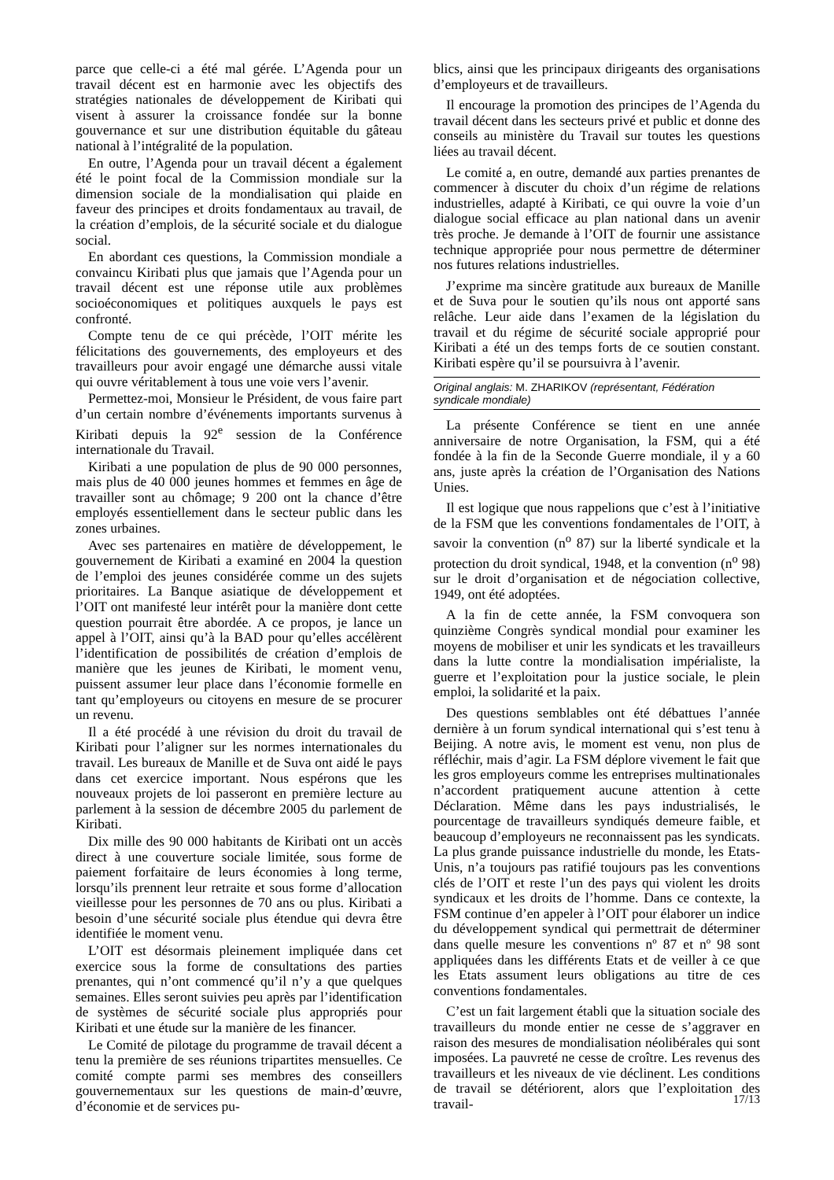parce que celle-ci a été mal gérée. L’Agenda pour un travail décent est en harmonie avec les objectifs des stratégies nationales de développement de Kiribati qui visent à assurer la croissance fondée sur la bonne gouvernance et sur une distribution équitable du gâteau national à l’intégralité de la population.
En outre, l’Agenda pour un travail décent a également été le point focal de la Commission mondiale sur la dimension sociale de la mondialisation qui plaide en faveur des principes et droits fondamentaux au travail, de la création d’emplois, de la sécurité sociale et du dialogue social.
En abordant ces questions, la Commission mondiale a convaincu Kiribati plus que jamais que l’Agenda pour un travail décent est une réponse utile aux problèmes socioéconomiques et politiques auxquels le pays est confronté.
Compte tenu de ce qui précède, l’OIT mérite les félicitations des gouvernements, des employeurs et des travailleurs pour avoir engagé une démarche aussi vitale qui ouvre véritablement à tous une voie vers l’avenir.
Permettez-moi, Monsieur le Président, de vous faire part d’un certain nombre d’événements importants survenus à Kiribati depuis la 92<sup>e</sup> session de la Conférence internationale du Travail.
Kiribati a une population de plus de 90 000 personnes, mais plus de 40 000 jeunes hommes et femmes en âge de travailler sont au chômage; 9 200 ont la chance d’être employés essentiellement dans le secteur public dans les zones urbaines.
Avec ses partenaires en matière de développement, le gouvernement de Kiribati a examiné en 2004 la question de l’emploi des jeunes considérée comme un des sujets prioritaires. La Banque asiatique de développement et l’OIT ont manifesté leur intérêt pour la manière dont cette question pourrait être abordée. A ce propos, je lance un appel à l’OIT, ainsi qu’à la BAD pour qu’elles accélèrent l’identification de possibilités de création d’emplois de manière que les jeunes de Kiribati, le moment venu, puissent assumer leur place dans l’économie formelle en tant qu’employeurs ou citoyens en mesure de se procurer un revenu.
Il a été procédé à une révision du droit du travail de Kiribati pour l’aligner sur les normes internationales du travail. Les bureaux de Manille et de Suva ont aidé le pays dans cet exercice important. Nous espérons que les nouveaux projets de loi passeront en première lecture au parlement à la session de décembre 2005 du parlement de Kiribati.
Dix mille des 90 000 habitants de Kiribati ont un accès direct à une couverture sociale limitée, sous forme de paiement forfaitaire de leurs économies à long terme, lorsqu’ils prennent leur retraite et sous forme d’allocation vieillesse pour les personnes de 70 ans ou plus. Kiribati a besoin d’une sécurité sociale plus étendue qui devra être identifiée le moment venu.
L’OIT est désormais pleinement impliquée dans cet exercice sous la forme de consultations des parties prenantes, qui n’ont commencé qu’il n’y a que quelques semaines. Elles seront suivies peu après par l’identification de systèmes de sécurité sociale plus appropriés pour Kiribati et une étude sur la manière de les financer.
Le Comité de pilotage du programme de travail décent a tenu la première de ses réunions tripartites mensuelles. Ce comité compte parmi ses membres des conseillers gouvernementaux sur les questions de main-d’œuvre, d’économie et de services pu-
blics, ainsi que les principaux dirigeants des organisations d’employeurs et de travailleurs.
Il encourage la promotion des principes de l’Agenda du travail décent dans les secteurs privé et public et donne des conseils au ministère du Travail sur toutes les questions liées au travail décent.
Le comité a, en outre, demandé aux parties prenantes de commencer à discuter du choix d’un régime de relations industrielles, adapté à Kiribati, ce qui ouvre la voie d’un dialogue social efficace au plan national dans un avenir très proche. Je demande à l’OIT de fournir une assistance technique appropriée pour nous permettre de déterminer nos futures relations industrielles.
J’exprime ma sincère gratitude aux bureaux de Manille et de Suva pour le soutien qu’ils nous ont apporté sans relâche. Leur aide dans l’examen de la législation du travail et du régime de sécurité sociale approprié pour Kiribati a été un des temps forts de ce soutien constant. Kiribati espère qu’il se poursuivra à l’avenir.
Original anglais: M. ZHARIKOV (représentant, Fédération syndicale mondiale)
La présente Conférence se tient en une année anniversaire de notre Organisation, la FSM, qui a été fondée à la fin de la Seconde Guerre mondiale, il y a 60 ans, juste après la création de l’Organisation des Nations Unies.
Il est logique que nous rappelions que c’est à l’initiative de la FSM que les conventions fondamentales de l’OIT, à savoir la convention (n<sup>o</sup> 87) sur la liberté syndicale et la protection du droit syndical, 1948, et la convention (n<sup>o</sup> 98) sur le droit d’organisation et de négociation collective, 1949, ont été adoptées.
A la fin de cette année, la FSM convoquera son quinzième Congrès syndical mondial pour examiner les moyens de mobiliser et unir les syndicats et les travailleurs dans la lutte contre la mondialisation impérialiste, la guerre et l’exploitation pour la justice sociale, le plein emploi, la solidarité et la paix.
Des questions semblables ont été débattues l’année dernière à un forum syndical international qui s’est tenu à Beijing. A notre avis, le moment est venu, non plus de réfléchir, mais d’agir. La FSM déplore vivement le fait que les gros employeurs comme les entreprises multinationales n’accordent pratiquement aucune attention à cette Déclaration. Même dans les pays industrialisés, le pourcentage de travailleurs syndiqués demeure faible, et beaucoup d’employeurs ne reconnaissent pas les syndicats. La plus grande puissance industrielle du monde, les Etats-Unis, n’a toujours pas ratifié toujours pas les conventions clés de l’OIT et reste l’un des pays qui violent les droits syndicaux et les droits de l’homme. Dans ce contexte, la FSM continue d’en appeler à l’OIT pour élaborer un indice du développement syndical qui permettrait de déterminer dans quelle mesure les conventions nº 87 et nº 98 sont appliquées dans les différents Etats et de veiller à ce que les Etats assument leurs obligations au titre de ces conventions fondamentales.
C’est un fait largement établi que la situation sociale des travailleurs du monde entier ne cesse de s’aggraver en raison des mesures de mondialisation néolibérales qui sont imposées. La pauvreté ne cesse de croître. Les revenus des travailleurs et les niveaux de vie déclinent. Les conditions de travail se détériorent, alors que l’exploitation des travail-
17/13